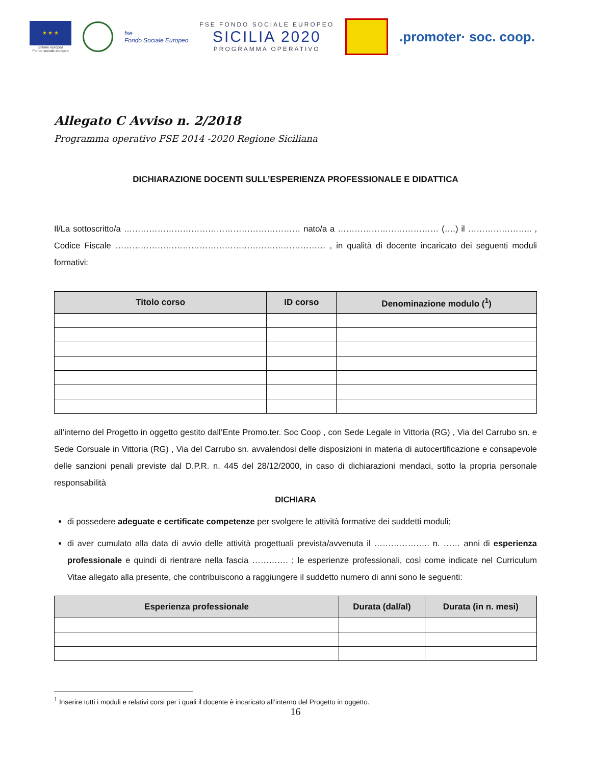★ ★ ★
Unione europea
Fondo sociale europeo
fse
Fondo Sociale Europeo
FSE FONDO SOCIALE EUROPEO
SICILIA 2020
PROGRAMMA OPERATIVO
.promoter· soc. coop.
Allegato C Avviso n. 2/2018
Programma operativo FSE 2014 -2020 Regione Siciliana
DICHIARAZIONE DOCENTI SULL’ESPERIENZA PROFESSIONALE E DIDATTICA
Il/La sottoscritto/a ……………………………………………………… nato/a a ……………………………… (….) il ………………….. , Codice Fiscale ………………………………………………………………… , in qualità di docente incaricato dei seguenti moduli formativi:
| Titolo corso | ID corso | Denominazione modulo (<sup>1</sup>) |
| --- | --- | --- |
all’interno del Progetto in oggetto gestito dall’Ente Promo.ter. Soc Coop , con Sede Legale in Vittoria (RG) , Via del Carrubo sn. e Sede Corsuale in Vittoria (RG) , Via del Carrubo sn. avvalendosi delle disposizioni in materia di autocertificazione e consapevole delle sanzioni penali previste dal D.P.R. n. 445 del 28/12/2000, in caso di dichiarazioni mendaci, sotto la propria personale responsabilità
DICHIARA
di possedere adeguate e certificate competenze per svolgere le attività formative dei suddetti moduli;
di aver cumulato alla data di avvio delle attività progettuali prevista/avvenuta il ……………….. n. …… anni di esperienza professionale e quindi di rientrare nella fascia …………. ; le esperienze professionali, così come indicate nel Curriculum Vitae allegato alla presente, che contribuiscono a raggiungere il suddetto numero di anni sono le seguenti:
| Esperienza professionale | Durata (dal/al) | Durata (in n. mesi) |
| --- | --- | --- |
<sup>1</sup> Inserire tutti i moduli e relativi corsi per i quali il docente è incaricato all’interno del Progetto in oggetto.
16